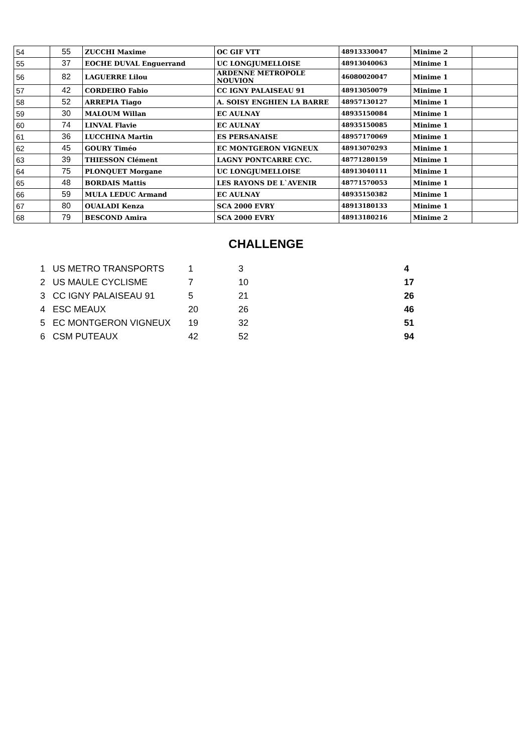| 54 | 55 | ZUCCHI Maxime | OC GIF VTT | 48913330047 | Minime 2 | |
| 55 | 37 | EOCHE DUVAL Enguerrand | UC LONGJUMELLOISE | 48913040063 | Minime 1 | |
| 56 | 82 | LAGUERRE Lilou | ARDENNE METROPOLE NOUVION | 46080020047 | Minime 1 | |
| 57 | 42 | CORDEIRO Fabio | CC IGNY PALAISEAU 91 | 48913050079 | Minime 1 | |
| 58 | 52 | ARREPIA Tiago | A. SOISY ENGHIEN LA BARRE | 48957130127 | Minime 1 | |
| 59 | 30 | MALOUM Willan | EC AULNAY | 48935150084 | Minime 1 | |
| 60 | 74 | LINVAL Flavie | EC AULNAY | 48935150085 | Minime 1 | |
| 61 | 36 | LUCCHINA Martin | ES PERSANAISE | 48957170069 | Minime 1 | |
| 62 | 45 | GOURY Timéo | EC MONTGERON VIGNEUX | 48913070293 | Minime 1 | |
| 63 | 39 | THIESSON Clément | LAGNY PONTCARRE CYC. | 48771280159 | Minime 1 | |
| 64 | 75 | PLONQUET Morgane | UC LONGJUMELLOISE | 48913040111 | Minime 1 | |
| 65 | 48 | BORDAIS Mattis | LES RAYONS DE L`AVENIR | 48771570053 | Minime 1 | |
| 66 | 59 | MULA LEDUC Armand | EC AULNAY | 48935150382 | Minime 1 | |
| 67 | 80 | OUALADI Kenza | SCA 2000 EVRY | 48913180133 | Minime 1 | |
| 68 | 79 | BESCOND Amira | SCA 2000 EVRY | 48913180216 | Minime 2 | |
CHALLENGE
| 1 | US METRO TRANSPORTS | 1 | 3 | 4 |
| 2 | US MAULE CYCLISME | 7 | 10 | 17 |
| 3 | CC IGNY PALAISEAU 91 | 5 | 21 | 26 |
| 4 | ESC MEAUX | 20 | 26 | 46 |
| 5 | EC MONTGERON VIGNEUX | 19 | 32 | 51 |
| 6 | CSM PUTEAUX | 42 | 52 | 94 |